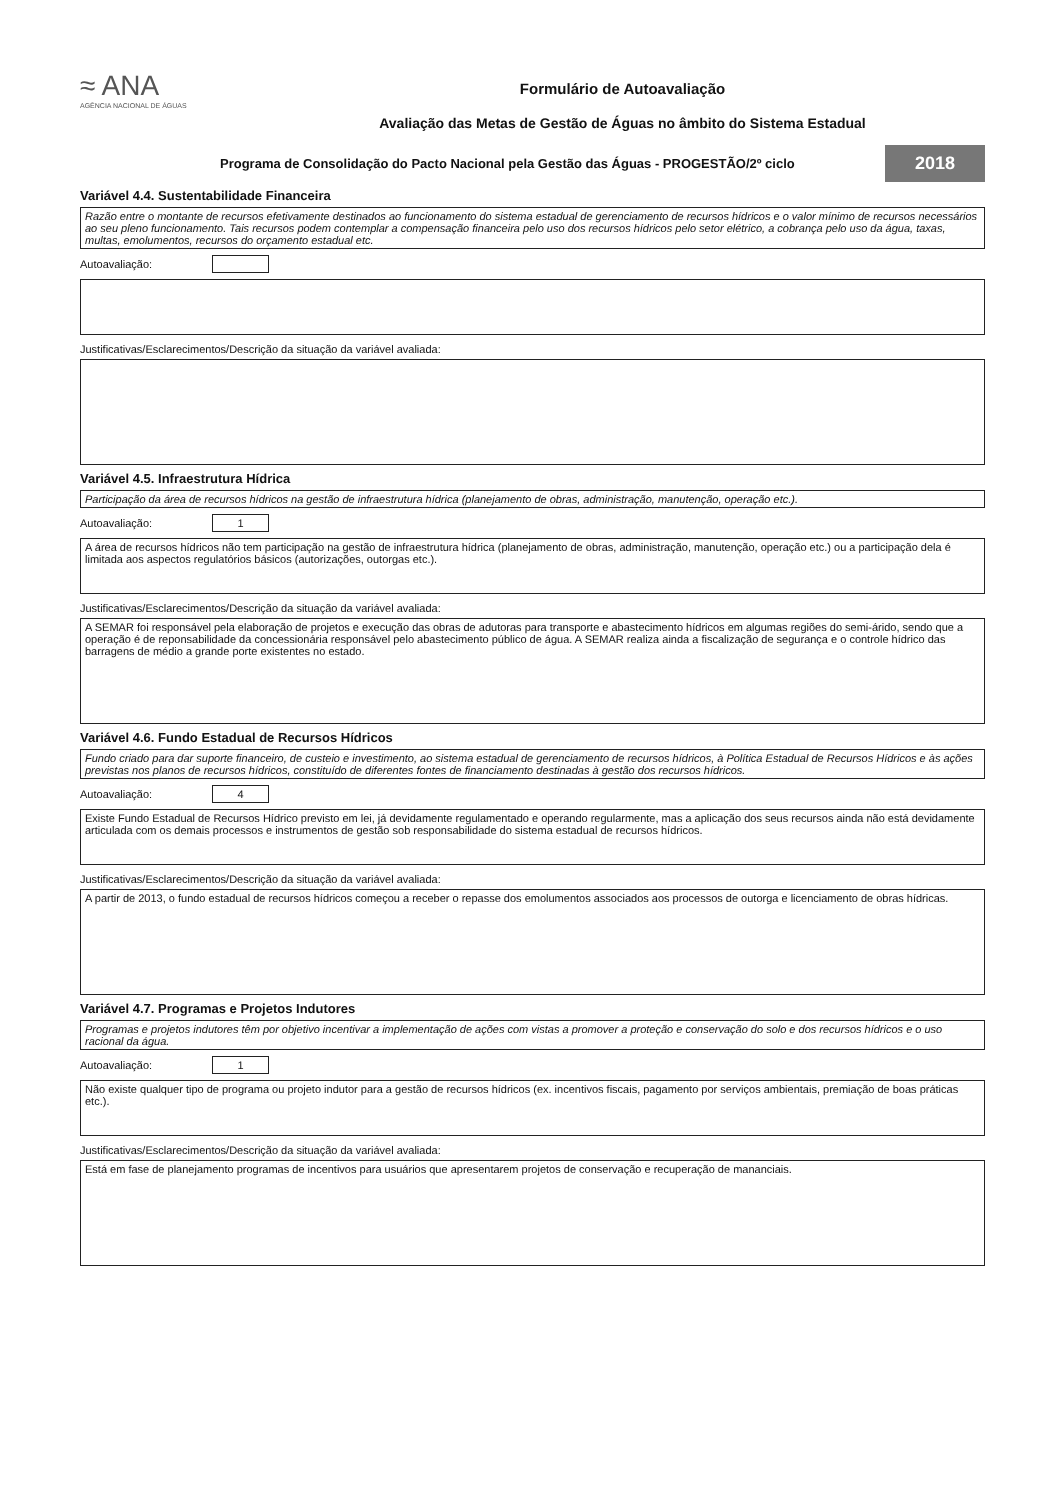≈ ANA
AGÊNCIA NACIONAL DE ÁGUAS
Formulário de Autoavaliação
Avaliação das Metas de Gestão de Águas no âmbito do Sistema Estadual
Programa de Consolidação do Pacto Nacional pela Gestão das Águas - PROGESTÃO/2º ciclo 2018
Variável 4.4. Sustentabilidade Financeira
Razão entre o montante de recursos efetivamente destinados ao funcionamento do sistema estadual de gerenciamento de recursos hídricos e o valor mínimo de recursos necessários ao seu pleno funcionamento. Tais recursos podem contemplar a compensação financeira pelo uso dos recursos hídricos pelo setor elétrico, a cobrança pelo uso da água, taxas, multas, emolumentos, recursos do orçamento estadual etc.
Autoavaliação:
Justificativas/Esclarecimentos/Descrição da situação da variável avaliada:
Variável 4.5. Infraestrutura Hídrica
Participação da área de recursos hídricos na gestão de infraestrutura hídrica (planejamento de obras, administração, manutenção, operação etc.).
Autoavaliação:
1
A área de recursos hídricos não tem participação na gestão de infraestrutura hídrica (planejamento de obras, administração, manutenção, operação etc.) ou a participação dela é limitada aos aspectos regulatórios básicos (autorizações, outorgas etc.).
Justificativas/Esclarecimentos/Descrição da situação da variável avaliada:
A SEMAR foi responsável pela elaboração de projetos e execução das obras de adutoras para transporte e abastecimento hídricos em algumas regiões do semi-árido, sendo que a operação é de reponsabilidade da concessionária responsável pelo abastecimento público de água. A SEMAR realiza ainda a fiscalização de segurança e o controle hídrico das barragens de médio a grande porte existentes no estado.
Variável 4.6. Fundo Estadual de Recursos Hídricos
Fundo criado para dar suporte financeiro, de custeio e investimento, ao sistema estadual de gerenciamento de recursos hídricos, à Política Estadual de Recursos Hídricos e às ações previstas nos planos de recursos hídricos, constituído de diferentes fontes de financiamento destinadas à gestão dos recursos hídricos.
Autoavaliação:
4
Existe Fundo Estadual de Recursos Hídrico previsto em lei, já devidamente regulamentado e operando regularmente, mas a aplicação dos seus recursos ainda não está devidamente articulada com os demais processos e instrumentos de gestão sob responsabilidade do sistema estadual de recursos hídricos.
Justificativas/Esclarecimentos/Descrição da situação da variável avaliada:
A partir de 2013, o fundo estadual de recursos hídricos começou a receber o repasse dos emolumentos associados aos processos de outorga e licenciamento de obras hídricas.
Variável 4.7. Programas e Projetos Indutores
Programas e projetos indutores têm por objetivo incentivar a implementação de ações com vistas a promover a proteção e conservação do solo e dos recursos hídricos e o uso racional da água.
Autoavaliação:
1
Não existe qualquer tipo de programa ou projeto indutor para a gestão de recursos hídricos (ex. incentivos fiscais, pagamento por serviços ambientais, premiação de boas práticas etc.).
Justificativas/Esclarecimentos/Descrição da situação da variável avaliada:
Está em fase de planejamento programas de incentivos para usuários que apresentarem projetos de conservação e recuperação de mananciais.